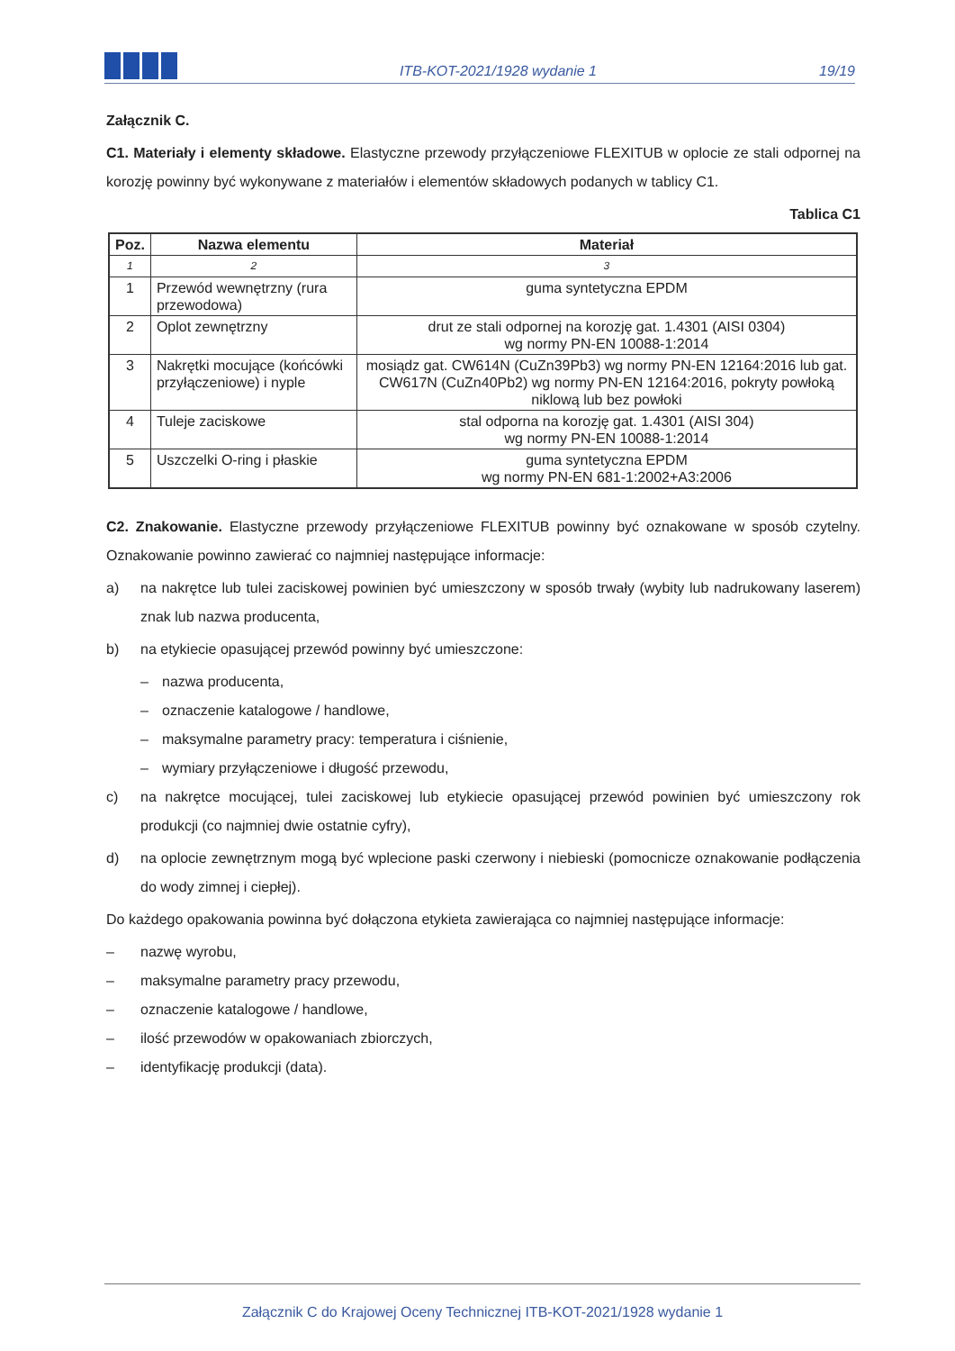ITB-KOT-2021/1928 wydanie 1
19/19
Załącznik C.
C1. Materiały i elementy składowe. Elastyczne przewody przyłączeniowe FLEXITUB w oplocie ze stali odpornej na korozję powinny być wykonywane z materiałów i elementów składowych podanych w tablicy C1.
Tablica C1
| Poz. | Nazwa elementu | Materiał |
| --- | --- | --- |
| 1 | 2 | 3 |
| 1 | Przewód wewnętrzny (rura przewodowa) | guma syntetyczna EPDM |
| 2 | Oplot zewnętrzny | drut ze stali odpornej na korozję gat. 1.4301 (AISI 0304) wg normy PN-EN 10088-1:2014 |
| 3 | Nakrętki mocujące (końcówki przyłączeniowe) i nyple | mosiądz gat. CW614N (CuZn39Pb3) wg normy PN-EN 12164:2016 lub gat. CW617N (CuZn40Pb2) wg normy PN-EN 12164:2016, pokryty powłoką niklową lub bez powłoki |
| 4 | Tuleje zaciskowe | stal odporna na korozję gat. 1.4301 (AISI 304) wg normy PN-EN 10088-1:2014 |
| 5 | Uszczelki O-ring i płaskie | guma syntetyczna EPDM wg normy PN-EN 681-1:2002+A3:2006 |
C2. Znakowanie. Elastyczne przewody przyłączeniowe FLEXITUB powinny być oznakowane w sposób czytelny. Oznakowanie powinno zawierać co najmniej następujące informacje:
a) na nakrętce lub tulei zaciskowej powinien być umieszczony w sposób trwały (wybity lub nadrukowany laserem) znak lub nazwa producenta,
b) na etykiecie opasującej przewód powinny być umieszczone:
– nazwa producenta,
– oznaczenie katalogowe / handlowe,
– maksymalne parametry pracy: temperatura i ciśnienie,
– wymiary przyłączeniowe i długość przewodu,
c) na nakrętce mocującej, tulei zaciskowej lub etykiecie opasującej przewód powinien być umieszczony rok produkcji (co najmniej dwie ostatnie cyfry),
d) na oplocie zewnętrznym mogą być wplecione paski czerwony i niebieski (pomocnicze oznakowanie podłączenia do wody zimnej i ciepłej).
Do każdego opakowania powinna być dołączona etykieta zawierająca co najmniej następujące informacje:
– nazwę wyrobu,
– maksymalne parametry pracy przewodu,
– oznaczenie katalogowe / handlowe,
– ilość przewodów w opakowaniach zbiorczych,
– identyfikację produkcji (data).
Załącznik C do Krajowej Oceny Technicznej ITB-KOT-2021/1928 wydanie 1